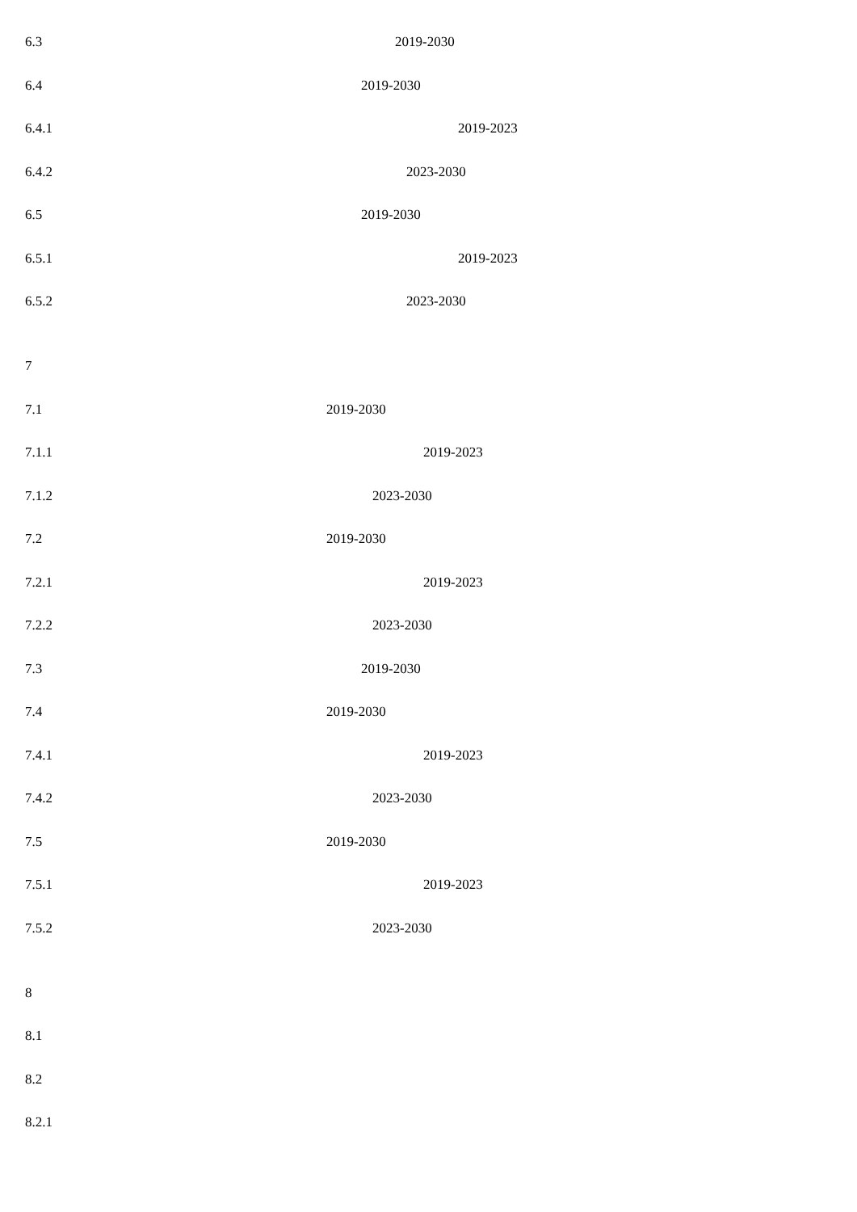6.3 2019-2030
6.4 2019-2030
6.4.1 2019-2023
6.4.2 2023-2030
6.5 2019-2030
6.5.1 2019-2023
6.5.2 2023-2030
7
7.1 2019-2030
7.1.1 2019-2023
7.1.2 2023-2030
7.2 2019-2030
7.2.1 2019-2023
7.2.2 2023-2030
7.3 2019-2030
7.4 2019-2030
7.4.1 2019-2023
7.4.2 2023-2030
7.5 2019-2030
7.5.1 2019-2023
7.5.2 2023-2030
8
8.1
8.2
8.2.1